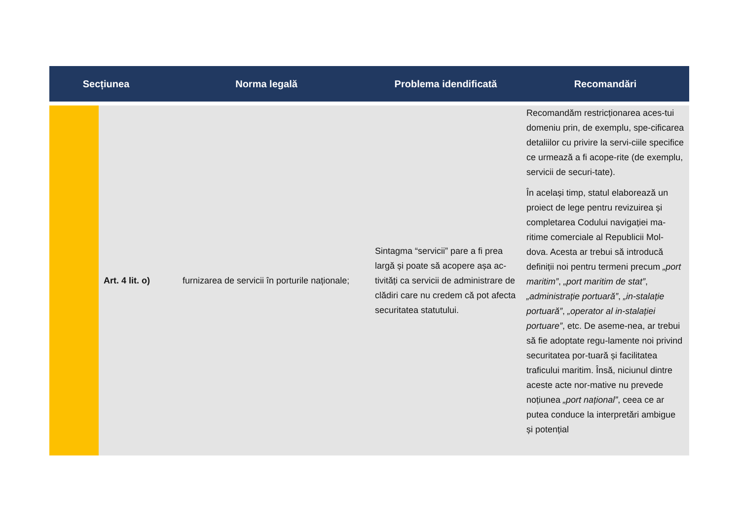| Secțiunea | | Norma legală | Problema idendificată | Recomandări |
| --- | --- | --- | --- | --- |
| | Art. 4 lit. o) | furnizarea de servicii în porturile naționale; | Sintagma “servicii” pare a fi prea largă și poate să acopere așa ac-tivități ca servicii de administrare de clădiri care nu credem că pot afecta securitatea statutului. | Recomandăm restricționarea aces-tui domeniu prin, de exemplu, spe-cificarea detaliilor cu privire la servi-ciile specifice ce urmează a fi acope-rite (de exemplu, servicii de securi-tate). În același timp, statul elaborează un proiect de lege pentru revizuirea și completarea Codului navigației ma-ritime comerciale al Republicii Mol-dova. Acesta ar trebui să introducă definiții noi pentru termeni precum „port maritim” , „port maritim de stat” , „administrație portuară” , „in-stalație portuară” , „operator al in-stalației portuare” , etc. De aseme-nea, ar trebui să fie adoptate regu-lamente noi privind securitatea por-tuară și facilitatea traficului maritim. Însă, niciunul dintre aceste acte nor-mative nu prevede noțiunea „port național” , ceea ce ar putea conduce la interpretări ambigue și potențial |